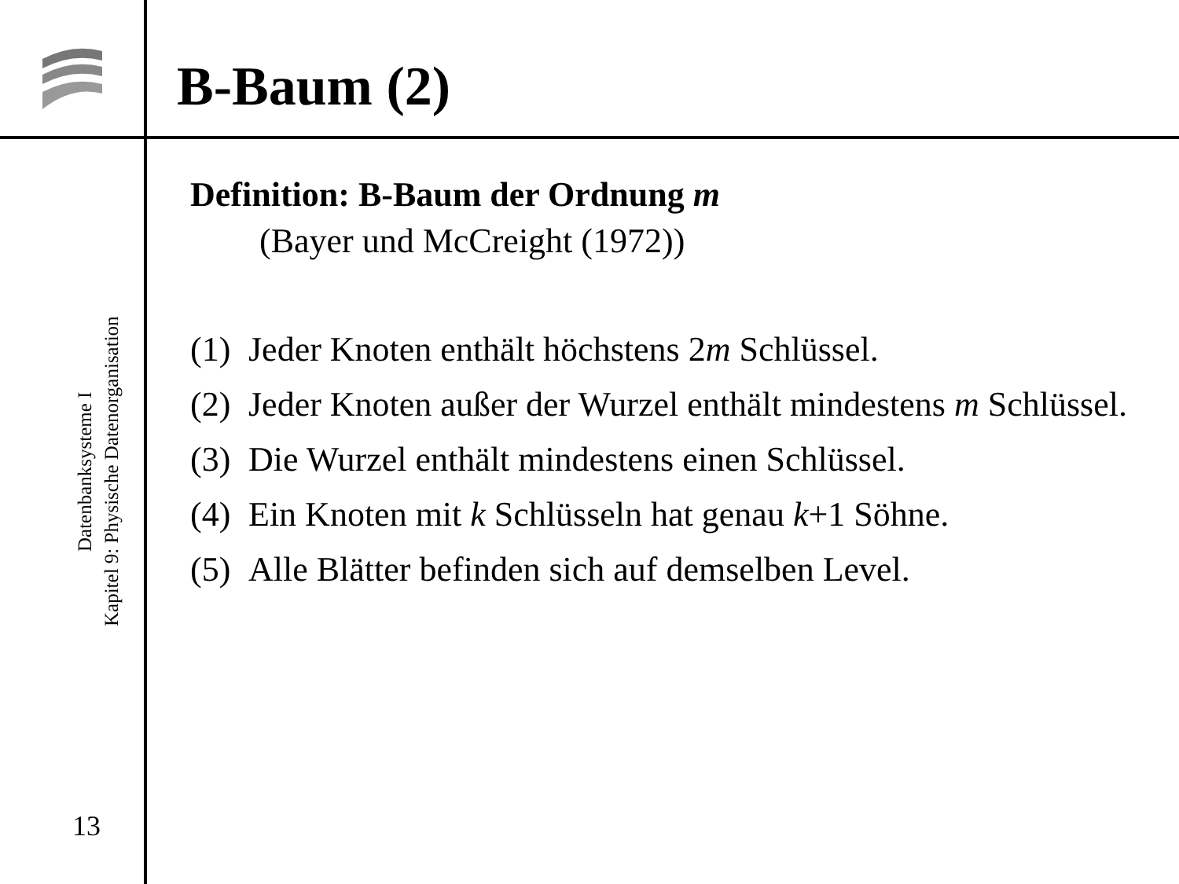B-Baum (2)
Datenbanksysteme I
Kapitel 9: Physische Datenorganisation
13
Definition: B-Baum der Ordnung m
(Bayer und McCreight (1972))
(1) Jeder Knoten enthält höchstens 2m Schlüssel.
(2) Jeder Knoten außer der Wurzel enthält mindestens m Schlüssel.
(3) Die Wurzel enthält mindestens einen Schlüssel.
(4) Ein Knoten mit k Schlüsseln hat genau k+1 Söhne.
(5) Alle Blätter befinden sich auf demselben Level.